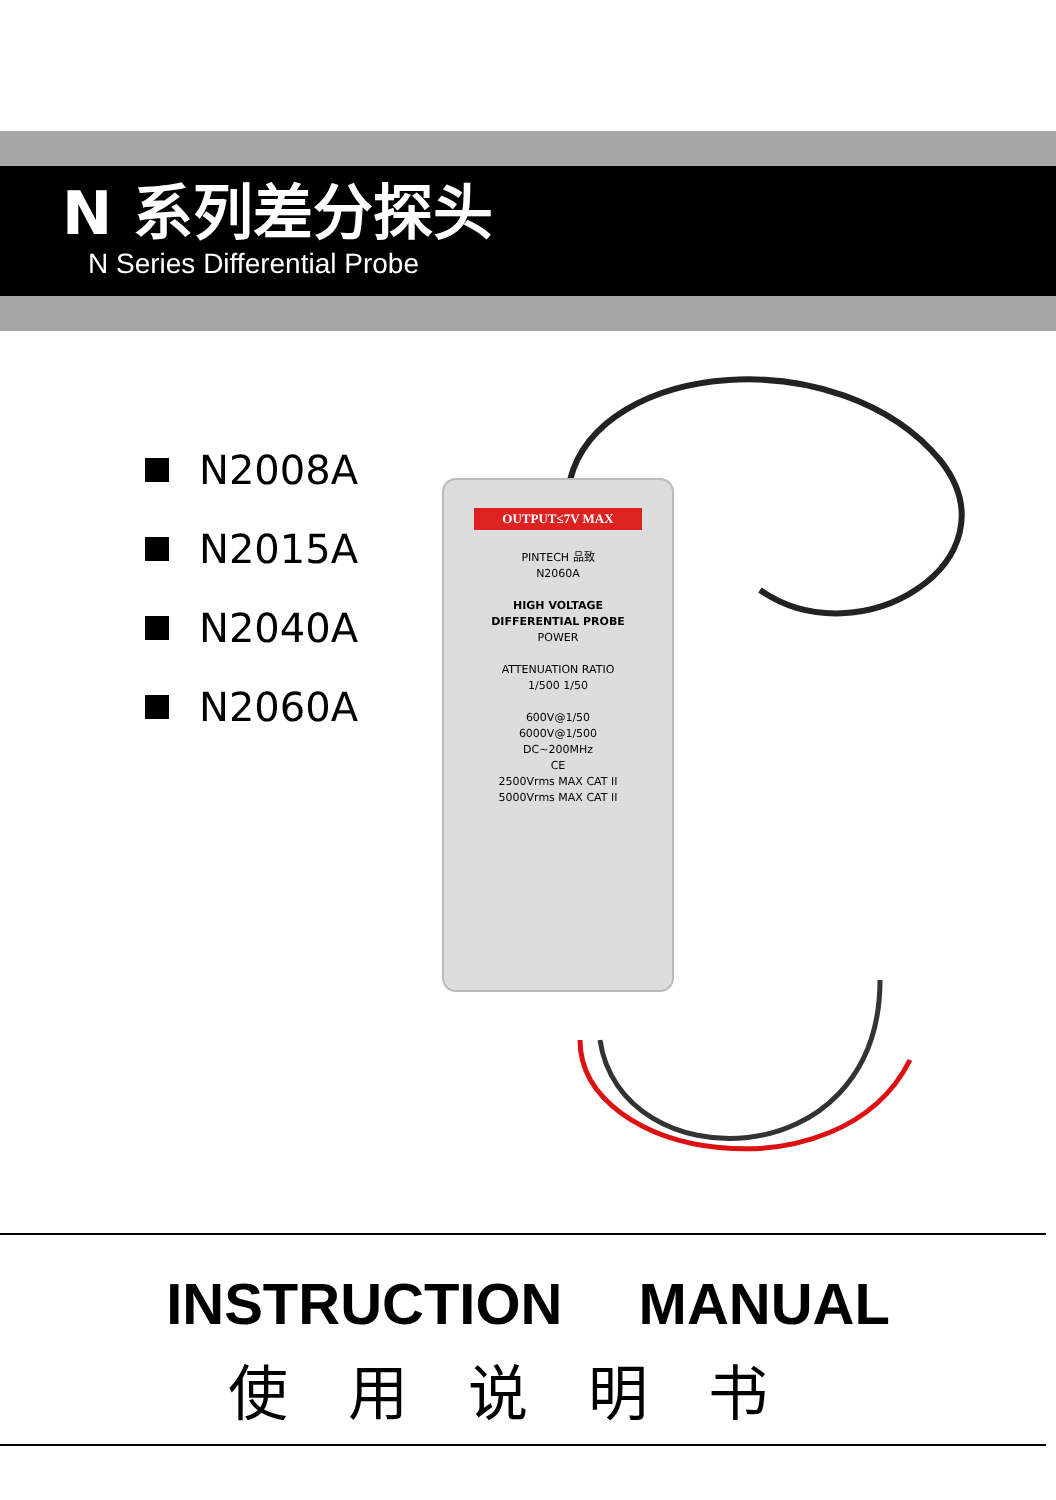N 系列差分探头
N Series Differential Probe
N2008A
N2015A
N2040A
N2060A
OUTPUT≤7V MAX
PINTECH 品致
N2060A
HIGH VOLTAGE
DIFFERENTIAL PROBE POWER
ATTENUATION RATIO
1/500 1/50
600V@1/50
6000V@1/500
DC~200MHz
CE
2500Vrms MAX CAT II
5000Vrms MAX CAT II
INSTRUCTION MANUAL
使用说明书